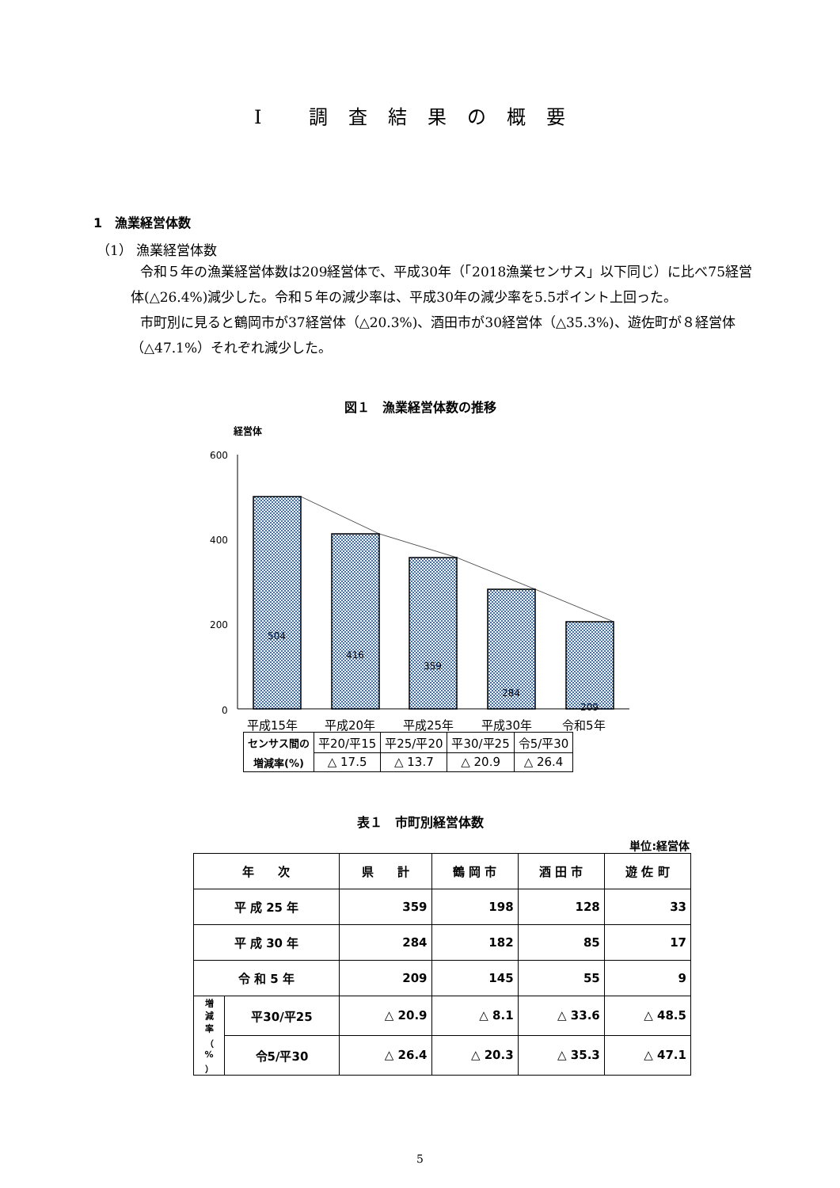Ⅰ 調査結果の概要
1　漁業経営体数
（1） 漁業経営体数
令和５年の漁業経営体数は209経営体で、平成30年（「2018漁業センサス」以下同じ）に比べ75経営体(△26.4%)減少した。令和５年の減少率は、平成30年の減少率を5.5ポイント上回った。
市町別に見ると鶴岡市が37経営体（△20.3%)、酒田市が30経営体（△35.3%)、遊佐町が８経営体（△47.1%）それぞれ減少した。
図１　漁業経営体数の推移
経営体
600
400
200
0
504
416
359
284
209
平成15年
平成20年
平成25年
平成30年
令和5年
| センサス間の | 平20/平15 | 平25/平20 | 平30/平25 | 令5/平30 |
| 増減率(%) | △ 17.5 | △ 13.7 | △ 20.9 | △ 26.4 |
表１　市町別経営体数
単位:経営体
| 年 次 | | 県 計 | 鶴 岡 市 | 酒 田 市 | 遊 佐 町 |
| --- | --- | --- | --- | --- | --- |
| 平 成 25 年 | | 359 | 198 | 128 | 33 |
| 平 成 30 年 | | 284 | 182 | 85 | 17 |
| 令 和 5 年 | | 209 | 145 | 55 | 9 |
| 増 減 率 （ % ） | 平30/平25 | △ 20.9 | △ 8.1 | △ 33.6 | △ 48.5 |
| | 令5/平30 | △ 26.4 | △ 20.3 | △ 35.3 | △ 47.1 |
5